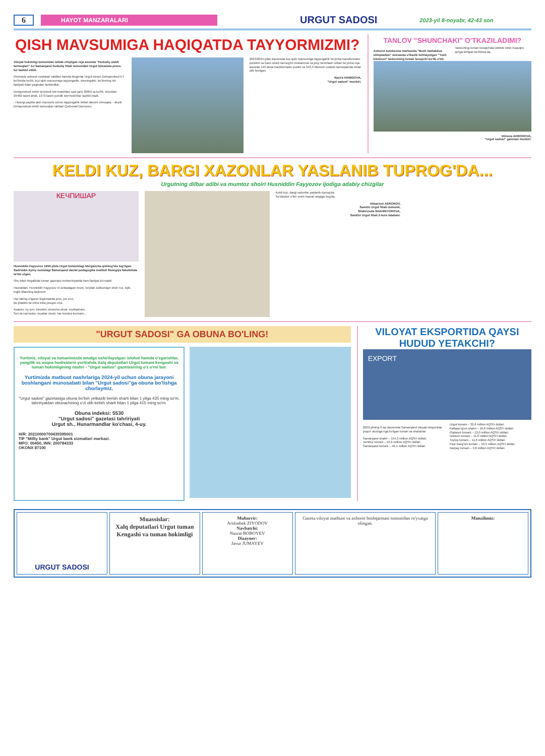6
HAYOT MANZARALARI
URGUT SADOSI
2023-yil 8-noyabr, 42-43 son
QISH MAVSUMIGA HAQIQATDA TAYYORMIZMI?
Viloyat hokimligi tomonidan ishlab chiqilgan reja asosida "Hududiy elektr tarmoqlari" AJ Samarqand hududiy filiali tomonidan Urgut tumanida press-tur tashkil etildi.
Ommaviy axborot vositalari vakillari hamda blogerlar Urgut tuman Dehqonobod ET bo'limida bo'lib, kuz-qish mavsumiga tayyorgarlik, shuningdek, bo'limning ish faoliyati bilan yaqindan tanishdilar.
Dehqonobod elektr ta'minoti iste'molchilari soni jami 30855 ta bo'lib, shundan 29482 tasini aholi, 1373 tasini yuridik iste'molchilar tashkil etadi.
- Hozirgi paytda qish mavsumi uchun tayyorgarlik ishlari davom etmoqda, - deydi Dehqonobod elektr tarmoqlari rahbari Qurbonali Davronov.
2023/2024-yillar davomida kuz-qish mavsumiga tayyorgarlik bo'yicha transformator punktini va havo elektr tarmog'ini mukammal va joriy ta'mirlash ishlari bo'yicha reja asosida 149 dona transformator punkti va 342,3 kilometr uzatish tarmoqlarida ishlar olib borilgan.
Nazira HAMIDOVA,
"Urgut sadosi" muxbiri.
TANLOV "SHUNCHAKI" O'TKAZILADIMI?
Axborot kutubxona markazida "Besh tashabbus olimpiadasi" doirasida o'tkazib kelinayotgan "Yosh kitobxon" tanlovining tuman bosqichi bo'lib o'tdi.
Tanlovning tuman bosqichida ishtirok etish huquqini qo'lga kiritgan bo'lishsa-da.
Dilnoza AHROROVA,
"Urgut sadosi" gazetasi muxbiri.
KELDI KUZ, BARGI XAZONLAR YASLANIB TUPROG'DA...
Urgutning dilbar adibi va mumtoz shoiri Husniddin Fayyozov ijodiga adabiy chizgilar
КЕЧПИШАР
Husniddin Fayyozov 1959-yilda Urgut tumanidagi Mergancha qishlog'ida tug'ilgan. Sadriddin Ayniy nomidagi Samarqand davlat pedagogika instituti filologiya fakultetida ta'lim olgan.
Shu bilan birgalikda tuman gazetasi muharririyatida ham faoliyat ko'rsatdi.
Hazratdan, Husniddin Fayyozov el ardoqlagan inson, ko'plab zullisonayn shoir rus, tojik, ingliz tillarining tarjimoni.
Har labing o'lganni tirgizmakda jono, jon erur,
Bu jihatdin bir-birisi birla jonojon erur.
Asalom, ey son, binokim, shuncha obod, muhtasham,
Sen-la ma'nodor, muattar shuki, har kunduz-kecham...
Keldi kuz, Bargi xazonlar yaslanib tuprog'da
So'zlashur o'tkir sekin hasrat rangiga bog'da.
Akbarxon ASROROV,
SamDU Urgut filiali dotsenti,
Shahrizoda SHAHRIYOROVA,
SamDU Urgut filiali 2-kurs talabasi.
"URGUT SADOSI" GA OBUNA BO'LING!
Yurtimiz, viloyat va tumanimizda amalga oshirilayotgan islohot hamda o'zgarishlar, yangilik va voqea-hodisalarni yoritishda Xalq deputatlari Urgut tumani kengashi va tuman hokimligining nashri - "Urgut sadosi" gazetasining o'z o'rni bor.
Yurtimizda matbuot nashrlariga 2024-yil uchun obuna jarayoni boshlangani munosabati bilan "Urgut sadosi"ga obuna bo'lishga chorlaymiz.
"Urgut sadosi" gazetasiga obuna bo'lish yetkazib berish sharti bilan 1 yilga 435 ming so'm, tahririyatdan obunachining o'zi olib ketish sharti bilan 1 yilga 415 ming so'm.
Obuna indeksi: 5530
"Urgut sadosi" gazetasi tahririyati
Urgut sh., Hunarmandlar ko'chasi, 4-uy.
H/R: 20210000700439395001
TIF "Milliy bank" Urgut bank xizmatlari markazi.
MFO: 00450, INN: 200784333
OKONX 87100
VILOYAT EKSPORTIDA QAYSI HUDUD YETAKCHI?
EXPORT
2023-yilning 9 oyi davomida Samarqand viloyati eksportida yuqori ulushga ega bo'lgan tuman va shaharlar:
Samarqand shahri – 154,3 million AQSH dollari.
Jomboy tumani – 53,6 million AQSH dollari.
Samarqand tumani – 46,1 million AQSH dollari.
Urgut tumani – 32,6 million AQSH dollari.
Kattaqo'rg'on shahri – 16,8 million AQSH dollari.
Oqdaryo tumani – 13,0 million AQSH dollari.
Ishtixon tumani – 11,8 million AQSH dollari.
Toyloq tumani – 11,6 million AQSH dollari.
Past Darg'om tumani – 10,5 million AQSH dollari.
Narpay tumani – 9,8 million AQSH dollari.
URGUT SADOSI
Muassislar:
Xalq deputatlari Urgut tuman Kengashi va tuman hokimligi
Muharrir:
Arslonbek ZIYODOV
Navbatchi:
Nusrat BOBOYEV
Dizayner:
Javur JUMAYEV
Gazeta viloyat matbuot va axborot boshqarmasi tomonidan ro'yxatga olingan.
Manzilimiz: